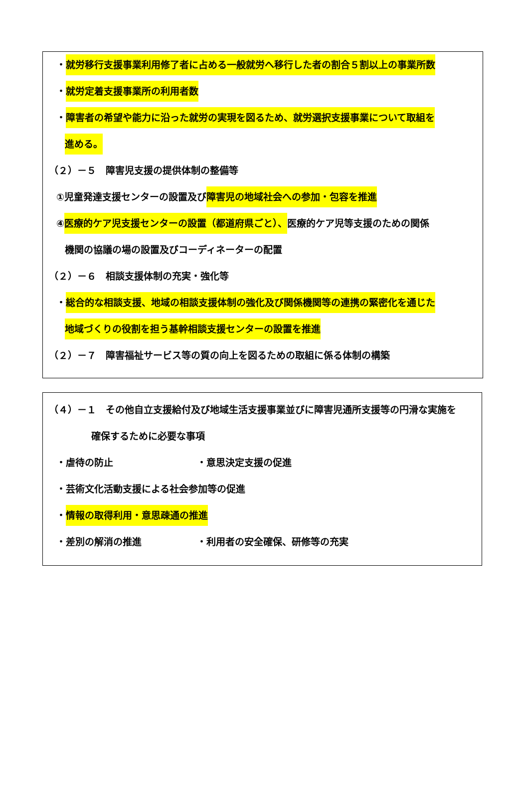・就労移行支援事業利用修了者に占める一般就労へ移行した者の割合５割以上の事業所数
・就労定着支援事業所の利用者数
・障害者の希望や能力に沿った就労の実現を図るため、就労選択支援事業について取組を
進める。
（２）－５　障害児支援の提供体制の整備等
①児童発達支援センターの設置及び障害児の地域社会への参加・包容を推進
④医療的ケア児支援センターの設置（都道府県ごと）、医療的ケア児等支援のための関係
機関の協議の場の設置及びコーディネーターの配置
（２）－６　相談支援体制の充実・強化等
・総合的な相談支援、地域の相談支援体制の強化及び関係機関等の連携の緊密化を通じた
地域づくりの役割を担う基幹相談支援センターの設置を推進
（２）－７　障害福祉サービス等の質の向上を図るための取組に係る体制の構築
（４）－１　その他自立支援給付及び地域生活支援事業並びに障害児通所支援等の円滑な実施を
確保するために必要な事項
・虐待の防止 ・意思決定支援の促進
・芸術文化活動支援による社会参加等の促進
・情報の取得利用・意思疎通の推進
・差別の解消の推進 ・利用者の安全確保、研修等の充実